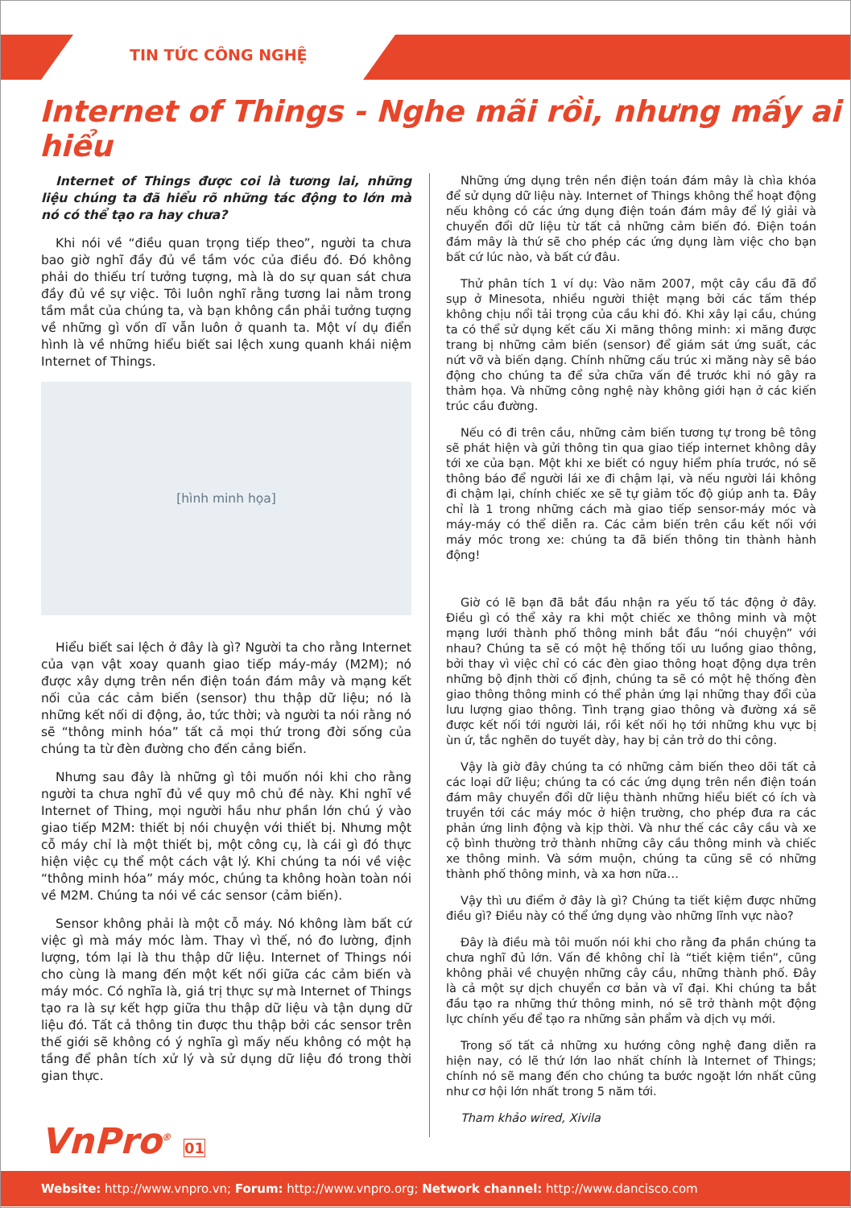TIN TỨC CÔNG NGHỆ
Internet of Things - Nghe mãi rồi, nhưng mấy ai hiểu
Internet of Things được coi là tương lai, những liệu chúng ta đã hiểu rõ những tác động to lớn mà nó có thể tạo ra hay chưa?
Khi nói về “điều quan trọng tiếp theo”, người ta chưa bao giờ nghĩ đầy đủ về tầm vóc của điều đó. Đó không phải do thiếu trí tưởng tượng, mà là do sự quan sát chưa đầy đủ về sự việc. Tôi luôn nghĩ rằng tương lai nằm trong tầm mắt của chúng ta, và bạn không cần phải tưởng tượng về những gì vốn dĩ vẫn luôn ở quanh ta. Một ví dụ điển hình là về những hiểu biết sai lệch xung quanh khái niệm Internet of Things.
[hình minh họa]
Hiểu biết sai lệch ở đây là gì? Người ta cho rằng Internet của vạn vật xoay quanh giao tiếp máy-máy (M2M); nó được xây dựng trên nền điện toán đám mây và mạng kết nối của các cảm biến (sensor) thu thập dữ liệu; nó là những kết nối di động, ảo, tức thời; và người ta nói rằng nó sẽ “thông minh hóa” tất cả mọi thứ trong đời sống của chúng ta từ đèn đường cho đến cảng biển.
Nhưng sau đây là những gì tôi muốn nói khi cho rằng người ta chưa nghĩ đủ về quy mô chủ đề này. Khi nghĩ về Internet of Thing, mọi người hầu như phần lớn chú ý vào giao tiếp M2M: thiết bị nói chuyện với thiết bị. Nhưng một cỗ máy chỉ là một thiết bị, một công cụ, là cái gì đó thực hiện việc cụ thể một cách vật lý. Khi chúng ta nói về việc “thông minh hóa” máy móc, chúng ta không hoàn toàn nói về M2M. Chúng ta nói về các sensor (cảm biến).
Sensor không phải là một cỗ máy. Nó không làm bất cứ việc gì mà máy móc làm. Thay vì thế, nó đo lường, định lượng, tóm lại là thu thập dữ liệu. Internet of Things nói cho cùng là mang đến một kết nối giữa các cảm biến và máy móc. Có nghĩa là, giá trị thực sự mà Internet of Things tạo ra là sự kết hợp giữa thu thập dữ liệu và tận dụng dữ liệu đó. Tất cả thông tin được thu thập bởi các sensor trên thế giới sẽ không có ý nghĩa gì mấy nếu không có một hạ tầng để phân tích xử lý và sử dụng dữ liệu đó trong thời gian thực.
Những ứng dụng trên nền điện toán đám mây là chìa khóa để sử dụng dữ liệu này. Internet of Things không thể hoạt động nếu không có các ứng dụng điện toán đám mây để lý giải và chuyển đổi dữ liệu từ tất cả những cảm biến đó. Điện toán đám mây là thứ sẽ cho phép các ứng dụng làm việc cho bạn bất cứ lúc nào, và bất cứ đâu.
Thử phân tích 1 ví dụ: Vào năm 2007, một cây cầu đã đổ sụp ở Minesota, nhiều người thiệt mạng bởi các tấm thép không chịu nổi tải trọng của cầu khi đó. Khi xây lại cầu, chúng ta có thể sử dụng kết cấu Xi măng thông minh: xi măng được trang bị những cảm biến (sensor) để giám sát ứng suất, các nứt vỡ và biến dạng. Chính những cấu trúc xi măng này sẽ báo động cho chúng ta để sửa chữa vấn đề trước khi nó gây ra thảm họa. Và những công nghệ này không giới hạn ở các kiến trúc cầu đường.
Nếu có đi trên cầu, những cảm biến tương tự trong bê tông sẽ phát hiện và gửi thông tin qua giao tiếp internet không dây tới xe của bạn. Một khi xe biết có nguy hiểm phía trước, nó sẽ thông báo để người lái xe đi chậm lại, và nếu người lái không đi chậm lại, chính chiếc xe sẽ tự giảm tốc độ giúp anh ta. Đây chỉ là 1 trong những cách mà giao tiếp sensor-máy móc và máy-máy có thể diễn ra. Các cảm biến trên cầu kết nối với máy móc trong xe: chúng ta đã biến thông tin thành hành động!
Giờ có lẽ bạn đã bắt đầu nhận ra yếu tố tác động ở đây. Điều gì có thể xảy ra khi một chiếc xe thông minh và một mạng lưới thành phố thông minh bắt đầu “nói chuyện” với nhau? Chúng ta sẽ có một hệ thống tối ưu luồng giao thông, bởi thay vì việc chỉ có các đèn giao thông hoạt động dựa trên những bộ định thời cố định, chúng ta sẽ có một hệ thống đèn giao thông thông minh có thể phản ứng lại những thay đổi của lưu lượng giao thông. Tình trạng giao thông và đường xá sẽ được kết nối tới người lái, rồi kết nối họ tới những khu vực bị ùn ứ, tắc nghẽn do tuyết dày, hay bị cản trở do thi công.
Vậy là giờ đây chúng ta có những cảm biến theo dõi tất cả các loại dữ liệu; chúng ta có các ứng dụng trên nền điện toán đám mây chuyển đổi dữ liệu thành những hiểu biết có ích và truyền tới các máy móc ở hiện trường, cho phép đưa ra các phản ứng linh động và kịp thời. Và như thế các cây cầu và xe cộ bình thường trở thành những cây cầu thông minh và chiếc xe thông minh. Và sớm muộn, chúng ta cũng sẽ có những thành phố thông minh, và xa hơn nữa…
Vậy thì ưu điểm ở đây là gì? Chúng ta tiết kiệm được những điều gì? Điều này có thể ứng dụng vào những lĩnh vực nào?
Đây là điều mà tôi muốn nói khi cho rằng đa phần chúng ta chưa nghĩ đủ lớn. Vấn đề không chỉ là “tiết kiệm tiền”, cũng không phải về chuyện những cây cầu, những thành phố. Đây là cả một sự dịch chuyển cơ bản và vĩ đại. Khi chúng ta bắt đầu tạo ra những thứ thông minh, nó sẽ trở thành một động lực chính yếu để tạo ra những sản phẩm và dịch vụ mới.
Trong số tất cả những xu hướng công nghệ đang diễn ra hiện nay, có lẽ thứ lớn lao nhất chính là Internet of Things; chính nó sẽ mang đến cho chúng ta bước ngoặt lớn nhất cũng như cơ hội lớn nhất trong 5 năm tới.
Tham khảo wired, Xivila
VnPro<sup>®</sup> 01
Website: http://www.vnpro.vn; Forum: http://www.vnpro.org; Network channel: http://www.dancisco.com